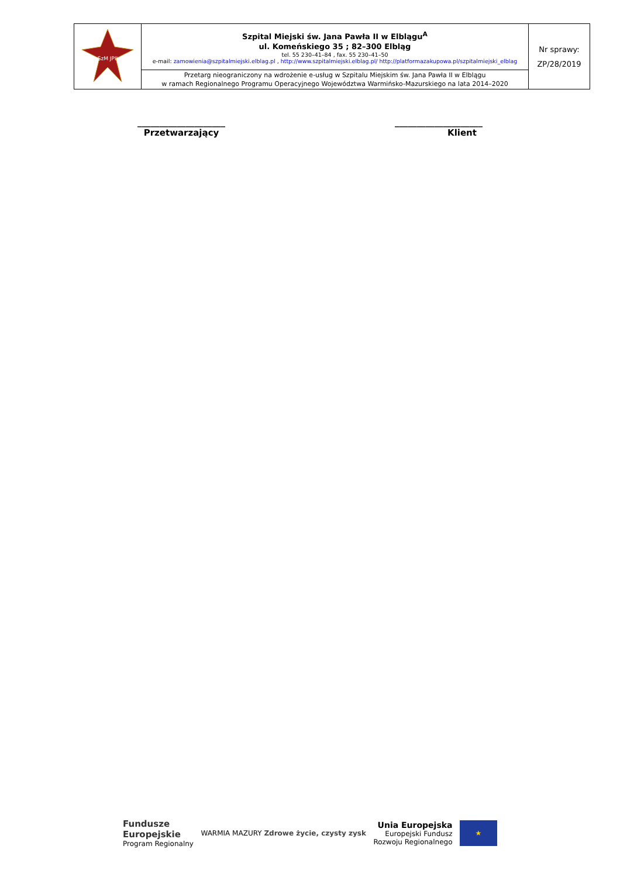| SzM JPII | Szpital Miejski św. Jana Pawła II w Elblągu<sup>A</sup> ul. Komeńskiego 35 ; 82–300 Elbląg tel. 55 230–41–84 , fax. 55 230–41–50 e-mail: zamowienia@szpitalmiejski.elblag.pl , http://www.szpitalmiejski.elblag.pl/ http://platformazakupowa.pl/szpitalmiejski_elblag | Nr sprawy: ZP/28/2019 |
| | Przetarg nieograniczony na wdrożenie e-usług w Szpitalu Miejskim św. Jana Pawła II w Elblągu w ramach Regionalnego Programu Operacyjnego Województwa Warmińsko-Mazurskiego na lata 2014–2020 | |
____________________
Przetwarzający
____________________
Klient
Fundusze
Europejskie
Program Regionalny
WARMIA MAZURY Zdrowe życie, czysty zysk
Unia Europejska
Europejski Fundusz
Rozwoju Regionalnego
★